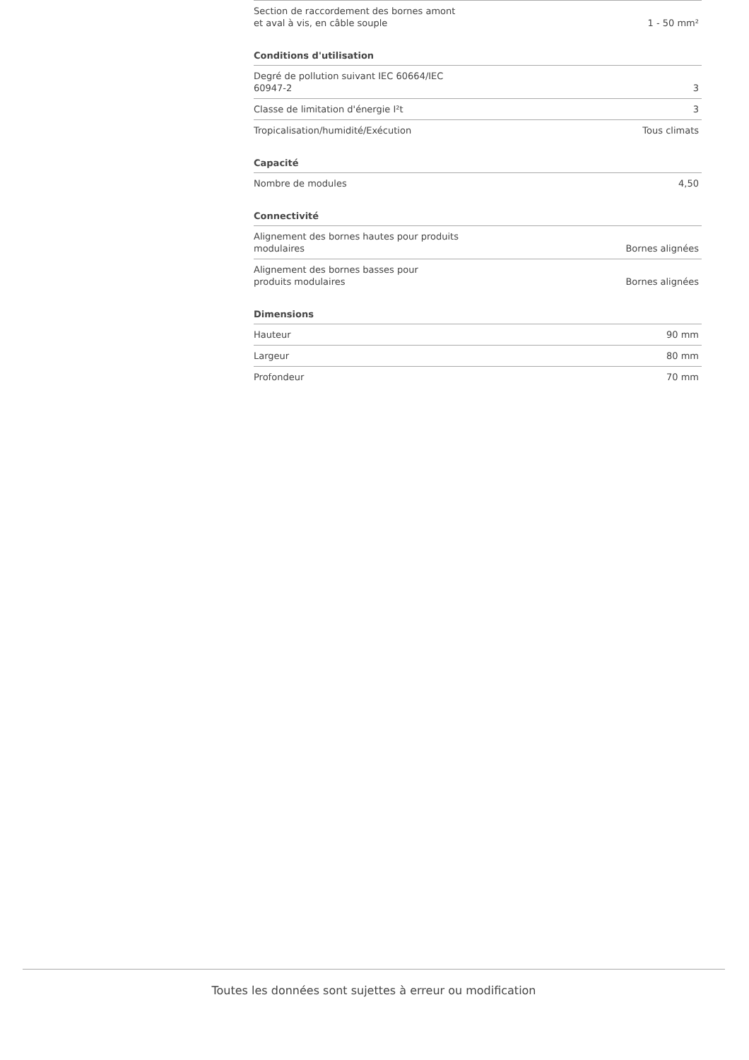| Section de raccordement des bornes amont et aval à vis, en câble souple | 1 - 50 mm² |
Conditions d'utilisation
| Degré de pollution suivant IEC 60664/IEC 60947-2 | 3 |
| Classe de limitation d'énergie I²t | 3 |
| Tropicalisation/humidité/Exécution | Tous climats |
Capacité
| Nombre de modules | 4,50 |
Connectivité
| Alignement des bornes hautes pour produits modulaires | Bornes alignées |
| Alignement des bornes basses pour produits modulaires | Bornes alignées |
Dimensions
| Hauteur | 90 mm |
| Largeur | 80 mm |
| Profondeur | 70 mm |
Toutes les données sont sujettes à erreur ou modification